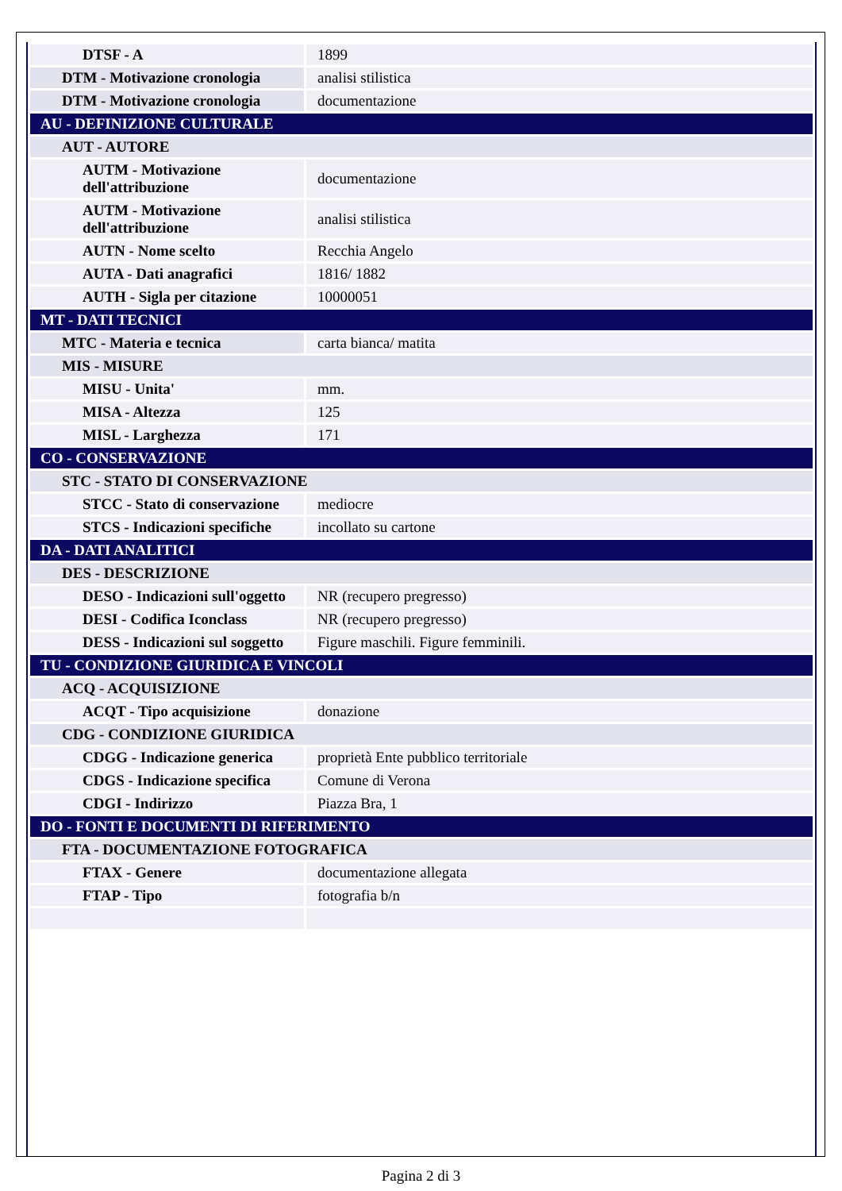| DTSF - A | 1899 |
| DTM - Motivazione cronologia | analisi stilistica |
| DTM - Motivazione cronologia | documentazione |
| AU - DEFINIZIONE CULTURALE | |
| AUT - AUTORE | |
| AUTM - Motivazione dell'attribuzione | documentazione |
| AUTM - Motivazione dell'attribuzione | analisi stilistica |
| AUTN - Nome scelto | Recchia Angelo |
| AUTA - Dati anagrafici | 1816/ 1882 |
| AUTH - Sigla per citazione | 10000051 |
| MT - DATI TECNICI | |
| MTC - Materia e tecnica | carta bianca/ matita |
| MIS - MISURE | |
| MISU - Unita' | mm. |
| MISA - Altezza | 125 |
| MISL - Larghezza | 171 |
| CO - CONSERVAZIONE | |
| STC - STATO DI CONSERVAZIONE | |
| STCC - Stato di conservazione | mediocre |
| STCS - Indicazioni specifiche | incollato su cartone |
| DA - DATI ANALITICI | |
| DES - DESCRIZIONE | |
| DESO - Indicazioni sull'oggetto | NR (recupero pregresso) |
| DESI - Codifica Iconclass | NR (recupero pregresso) |
| DESS - Indicazioni sul soggetto | Figure maschili. Figure femminili. |
| TU - CONDIZIONE GIURIDICA E VINCOLI | |
| ACQ - ACQUISIZIONE | |
| ACQT - Tipo acquisizione | donazione |
| CDG - CONDIZIONE GIURIDICA | |
| CDGG - Indicazione generica | proprietà Ente pubblico territoriale |
| CDGS - Indicazione specifica | Comune di Verona |
| CDGI - Indirizzo | Piazza Bra, 1 |
| DO - FONTI E DOCUMENTI DI RIFERIMENTO | |
| FTA - DOCUMENTAZIONE FOTOGRAFICA | |
| FTAX - Genere | documentazione allegata |
| FTAP - Tipo | fotografia b/n |
Pagina 2 di 3